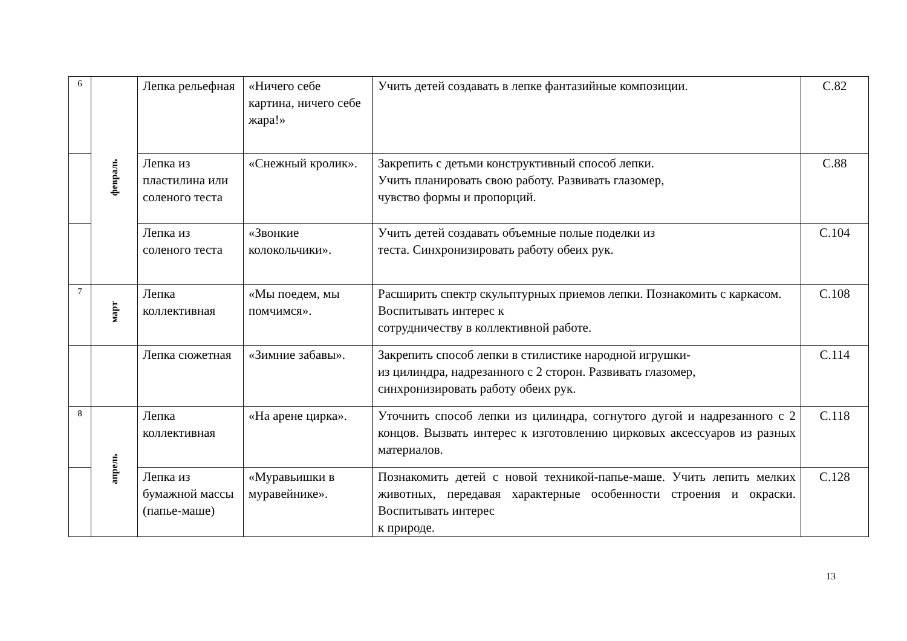| 6 | февраль | Лепка рельефная | «Ничего себе картина, ничего себе жара!» | Учить детей создавать в лепке фантазийные композиции. | С.82 |
| | | Лепка из пластилина или соленого теста | «Снежный кролик». | Закрепить с детьми конструктивный способ лепки. Учить планировать свою работу. Развивать глазомер, чувство формы и пропорций. | С.88 |
| | | Лепка из соленого теста | «Звонкие колокольчики». | Учить детей создавать объемные полые поделки из теста. Синхронизировать работу обеих рук. | С.104 |
| 7 | март | Лепка коллективная | «Мы поедем, мы помчимся». | Расширить спектр скульптурных приемов лепки. Познакомить с каркасом. Воспитывать интерес к сотрудничеству в коллективной работе. | С.108 |
| | | Лепка сюжетная | «Зимние забавы». | Закрепить способ лепки в стилистике народной игрушки- из цилиндра, надрезанного с 2 сторон. Развивать глазомер, синхронизировать работу обеих рук. | С.114 |
| 8 | апрель | Лепка коллективная | «На арене цирка». | Уточнить способ лепки из цилиндра, согнутого дугой и надрезанного с 2 концов. Вызвать интерес к изготовлению цирковых аксессуаров из разных материалов. | С.118 |
| | | Лепка из бумажной массы (папье-маше) | «Муравьишки в муравейнике». | Познакомить детей с новой техникой-папье-маше. Учить лепить мелких животных, передавая характерные особенности строения и окраски. Воспитывать интерес к природе. | С.128 |
13